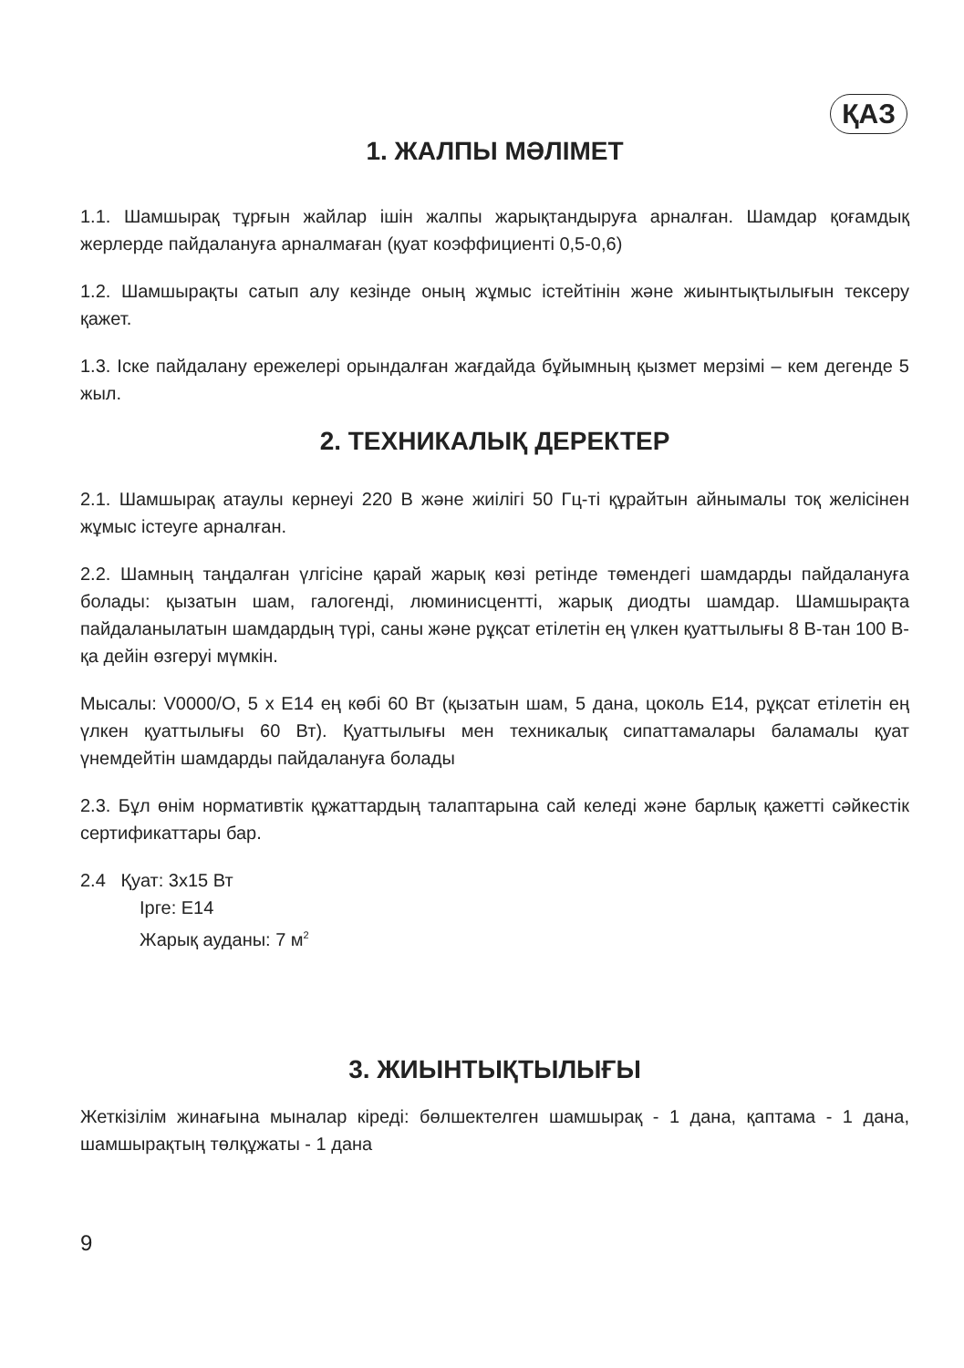ҚАЗ
1. ЖАЛПЫ МӘЛІМЕТ
1.1. Шамшырақ тұрғын жайлар ішін жалпы жарықтандыруға арналған. Шамдар қоғамдық жерлерде пайдалануға арналмаған (қуат коэффициенті 0,5-0,6)
1.2. Шамшырақты сатып алу кезінде оның жұмыс істейтінін және жиынтықтылығын тексеру қажет.
1.3. Іске пайдалану ережелері орындалған жағдайда бұйымның қызмет мерзімі – кем дегенде 5 жыл.
2. ТЕХНИКАЛЫҚ ДЕРЕКТЕР
2.1. Шамшырақ атаулы кернеуі 220 В және жиілігі 50 Гц-ті құрайтын айнымалы тоқ желісінен жұмыс істеуге арналған.
2.2. Шамның таңдалған үлгісіне қарай жарық көзі ретінде төмендегі шамдарды пайдалануға болады: қызатын шам, галогенді, люминисцентті, жарық диодты шамдар. Шамшырақта пайдаланылатын шамдардың түрі, саны және рұқсат етілетін ең үлкен қуаттылығы 8 В-тан 100 В-қа дейін өзгеруі мүмкін.
Мысалы: V0000/O, 5 x E14 ең көбі 60 Вт (қызатын шам, 5 дана, цоколь E14, рұқсат етілетін ең үлкен қуаттылығы 60 Вт). Қуаттылығы мен техникалық сипаттамалары баламалы қуат үнемдейтін шамдарды пайдалануға болады
2.3. Бұл өнім нормативтік құжаттардың талаптарына сай келеді және барлық қажетті сәйкестік сертификаттары бар.
2.4 Қуат: 3x15 Вт
Ірге: E14
Жарық ауданы: 7 м<sup>2</sup>
3. ЖИЫНТЫҚТЫЛЫҒЫ
Жеткізілім жинағына мыналар кіреді: бөлшектелген шамшырақ - 1 дана, қаптама - 1 дана, шамшырақтың төлқұжаты - 1 дана
9